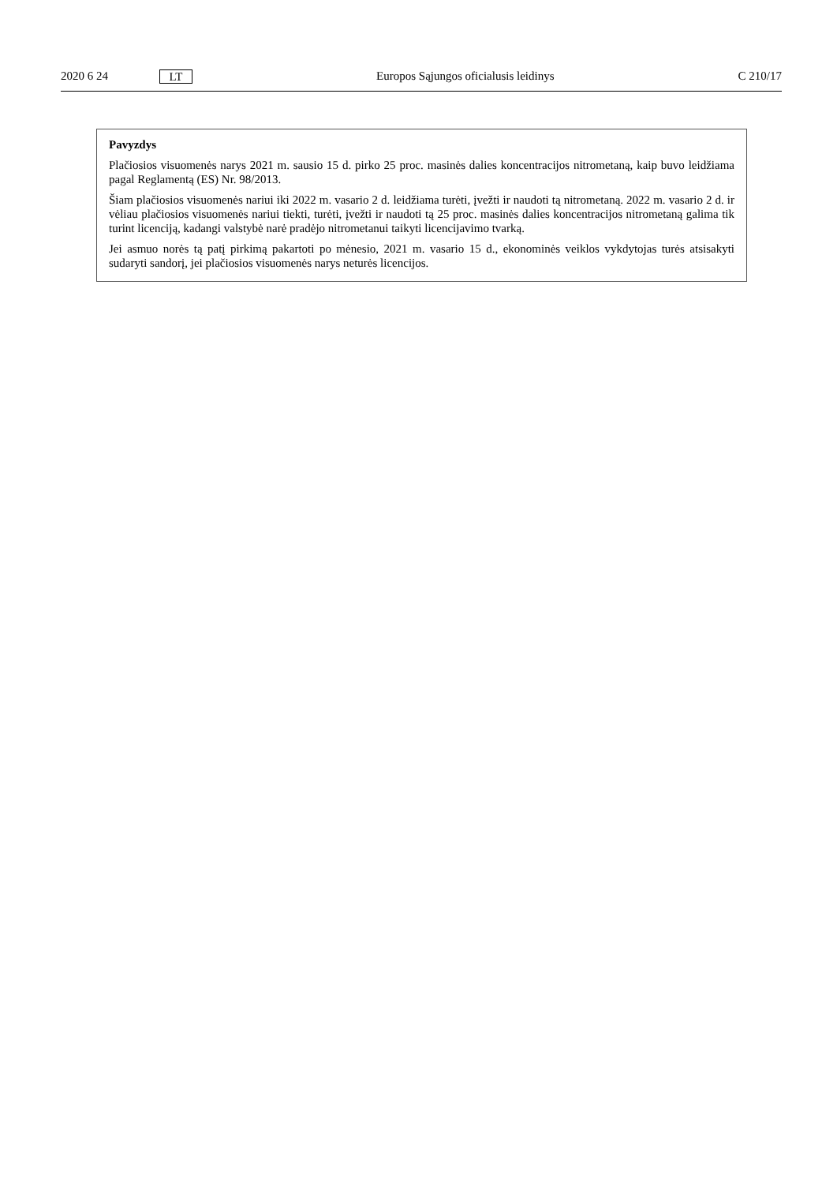2020 6 24 LT Europos Sąjungos oficialusis leidinys C 210/17
Pavyzdys
Plačiosios visuomenės narys 2021 m. sausio 15 d. pirko 25 proc. masinės dalies koncentracijos nitrometaną, kaip buvo leidžiama pagal Reglamentą (ES) Nr. 98/2013.
Šiam plačiosios visuomenės nariui iki 2022 m. vasario 2 d. leidžiama turėti, įvežti ir naudoti tą nitrometaną. 2022 m. vasario 2 d. ir vėliau plačiosios visuomenės nariui tiekti, turėti, įvežti ir naudoti tą 25 proc. masinės dalies koncentracijos nitrometaną galima tik turint licenciją, kadangi valstybė narė pradėjo nitrometanui taikyti licencijavimo tvarką.
Jei asmuo norės tą patį pirkimą pakartoti po mėnesio, 2021 m. vasario 15 d., ekonominės veiklos vykdytojas turės atsisakyti sudaryti sandorį, jei plačiosios visuomenės narys neturės licencijos.